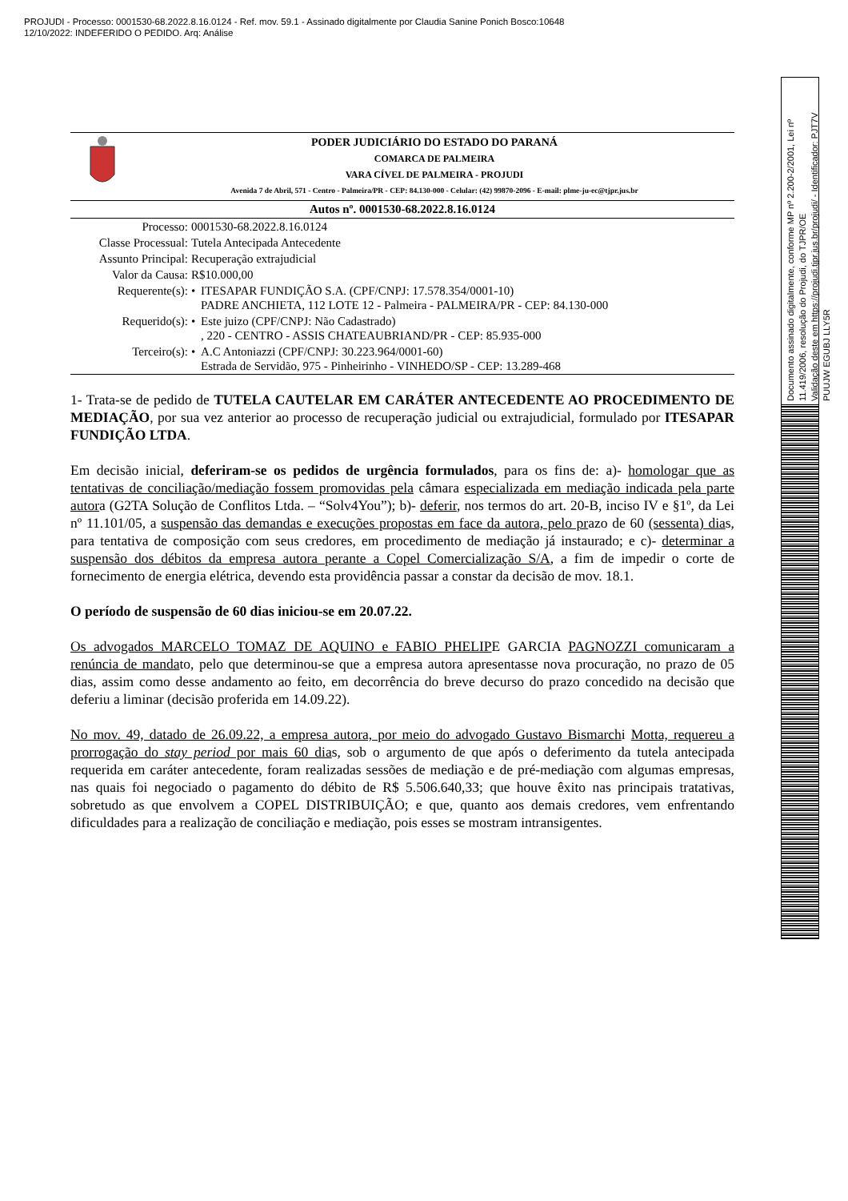PROJUDI - Processo: 0001530-68.2022.8.16.0124 - Ref. mov. 59.1 - Assinado digitalmente por Claudia Sanine Ponich Bosco:10648
12/10/2022: INDEFERIDO O PEDIDO. Arq: Análise
Documento assinado digitalmente, conforme MP nº 2.200-2/2001, Lei nº 11.419/2006, resolução do Projudi, do TJPR/OE
Validação deste em https://projudi.tjpr.jus.br/projudi/ - Identificador: PJT7V PUUJW EGUBJ LLY5R
PODER JUDICIÁRIO DO ESTADO DO PARANÁ
COMARCA DE PALMEIRA
VARA CÍVEL DE PALMEIRA - PROJUDI
Avenida 7 de Abril, 571 - Centro - Palmeira/PR - CEP: 84.130-000 - Celular: (42) 99870-2096 - E-mail: plme-ju-ec@tjpr.jus.br
Autos nº. 0001530-68.2022.8.16.0124
| Processo: | 0001530-68.2022.8.16.0124 | |
| Classe Processual: | Tutela Antecipada Antecedente | |
| Assunto Principal: | Recuperação extrajudicial | |
| Valor da Causa: | R$10.000,00 | |
| Requerente(s): | • | ITESAPAR FUNDIÇÃO S.A. (CPF/CNPJ: 17.578.354/0001-10) PADRE ANCHIETA, 112 LOTE 12 - Palmeira - PALMEIRA/PR - CEP: 84.130-000 |
| Requerido(s): | • | Este juizo (CPF/CNPJ: Não Cadastrado) , 220 - CENTRO - ASSIS CHATEAUBRIAND/PR - CEP: 85.935-000 |
| Terceiro(s): | • | A.C Antoniazzi (CPF/CNPJ: 30.223.964/0001-60) Estrada de Servidão, 975 - Pinheirinho - VINHEDO/SP - CEP: 13.289-468 |
1- Trata-se de pedido de TUTELA CAUTELAR EM CARÁTER ANTECEDENTE AO PROCEDIMENTO DE MEDIAÇÃO, por sua vez anterior ao processo de recuperação judicial ou extrajudicial, formulado por ITESAPAR FUNDIÇÃO LTDA.
Em decisão inicial, deferiram-se os pedidos de urgência formulados, para os fins de: a)- homologar que as tentativas de conciliação/mediação fossem promovidas pela câmara especializada em mediação indicada pela parte autora (G2TA Solução de Conflitos Ltda. – “Solv4You”); b)- deferir, nos termos do art. 20-B, inciso IV e §1º, da Lei nº 11.101/05, a suspensão das demandas e execuções propostas em face da autora, pelo prazo de 60 (sessenta) dias, para tentativa de composição com seus credores, em procedimento de mediação já instaurado; e c)- determinar a suspensão dos débitos da empresa autora perante a Copel Comercialização S/A, a fim de impedir o corte de fornecimento de energia elétrica, devendo esta providência passar a constar da decisão de mov. 18.1.
O período de suspensão de 60 dias iniciou-se em 20.07.22.
Os advogados MARCELO TOMAZ DE AQUINO e FABIO PHELIPE GARCIA PAGNOZZI comunicaram a renúncia de mandato, pelo que determinou-se que a empresa autora apresentasse nova procuração, no prazo de 05 dias, assim como desse andamento ao feito, em decorrência do breve decurso do prazo concedido na decisão que deferiu a liminar (decisão proferida em 14.09.22).
No mov. 49, datado de 26.09.22, a empresa autora, por meio do advogado Gustavo Bismarchi Motta, requereu a prorrogação do stay period por mais 60 dias, sob o argumento de que após o deferimento da tutela antecipada requerida em caráter antecedente, foram realizadas sessões de mediação e de pré-mediação com algumas empresas, nas quais foi negociado o pagamento do débito de R$ 5.506.640,33; que houve êxito nas principais tratativas, sobretudo as que envolvem a COPEL DISTRIBUIÇÃO; e que, quanto aos demais credores, vem enfrentando dificuldades para a realização de conciliação e mediação, pois esses se mostram intransigentes.